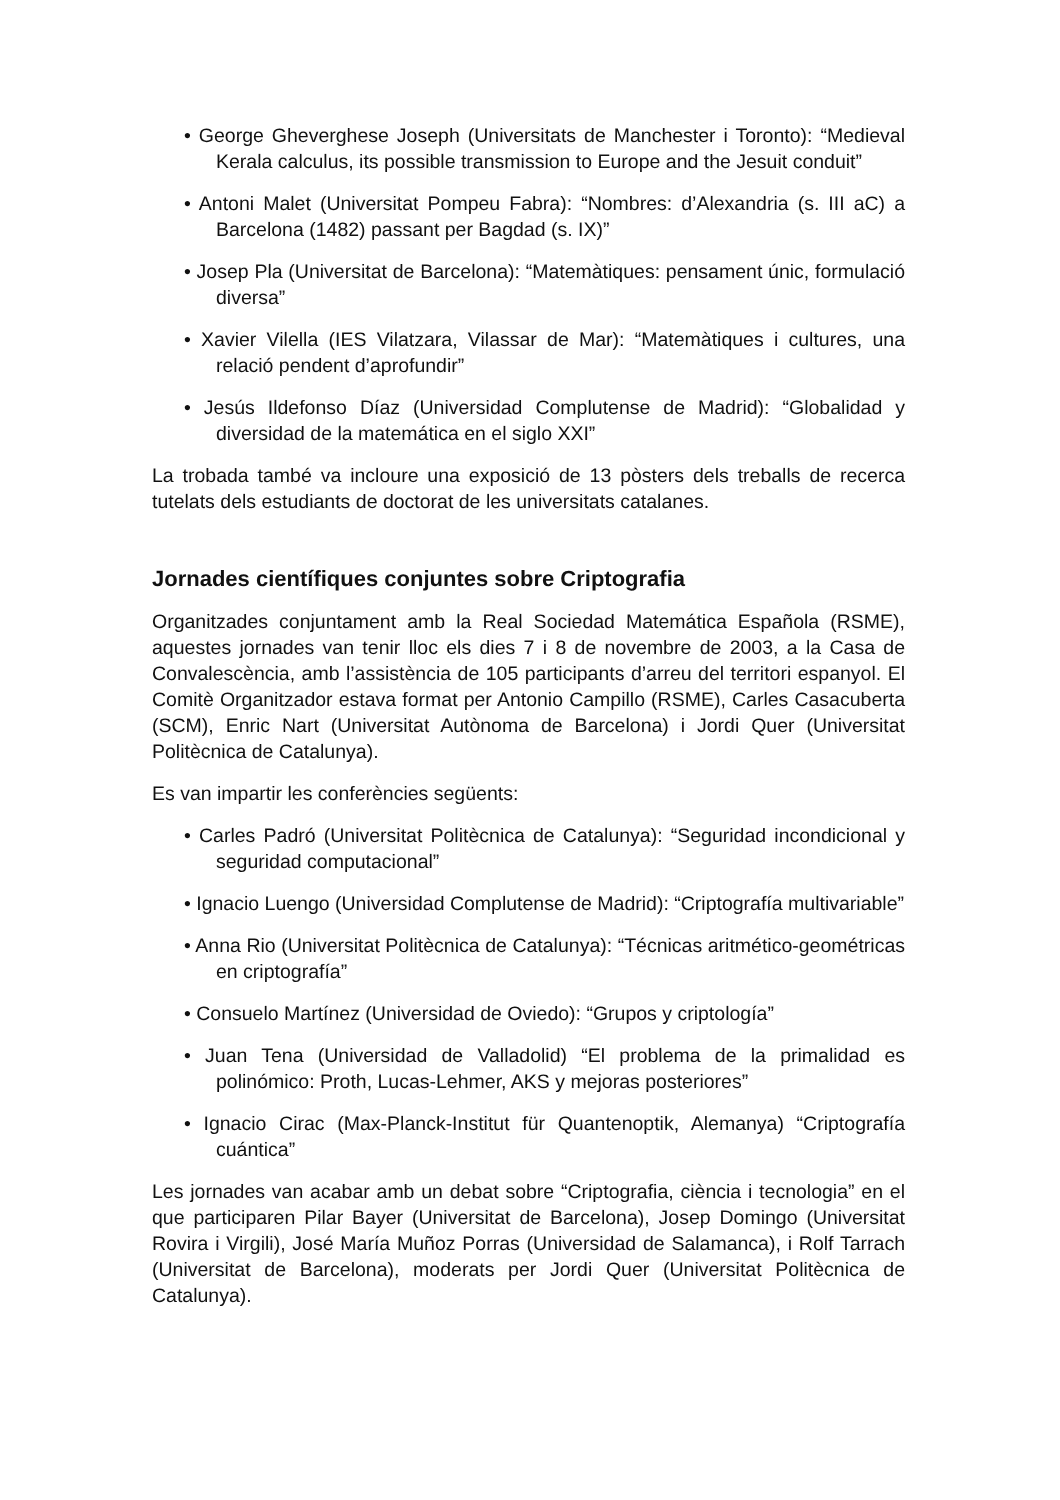• George Gheverghese Joseph (Universitats de Manchester i Toronto): “Medieval Kerala calculus, its possible transmission to Europe and the Jesuit conduit”
• Antoni Malet (Universitat Pompeu Fabra): “Nombres: d’Alexandria (s. III aC) a Barcelona (1482) passant per Bagdad (s. IX)”
• Josep Pla (Universitat de Barcelona): “Matemàtiques: pensament únic, formulació diversa”
• Xavier Vilella (IES Vilatzara, Vilassar de Mar): “Matemàtiques i cultures, una relació pendent d’aprofundir”
• Jesús Ildefonso Díaz (Universidad Complutense de Madrid): “Globalidad y diversidad de la matemática en el siglo XXI”
La trobada també va incloure una exposició de 13 pòsters dels treballs de recerca tutelats dels estudiants de doctorat de les universitats catalanes.
Jornades científiques conjuntes sobre Criptografia
Organitzades conjuntament amb la Real Sociedad Matemática Española (RSME), aquestes jornades van tenir lloc els dies 7 i 8 de novembre de 2003, a la Casa de Convalescència, amb l’assistència de 105 participants d’arreu del territori espanyol. El Comitè Organitzador estava format per Antonio Campillo (RSME), Carles Casacuberta (SCM), Enric Nart (Universitat Autònoma de Barcelona) i Jordi Quer (Universitat Politècnica de Catalunya).
Es van impartir les conferències següents:
• Carles Padró (Universitat Politècnica de Catalunya): “Seguridad incondicional y seguridad computacional”
• Ignacio Luengo (Universidad Complutense de Madrid): “Criptografía multivariable”
• Anna Rio (Universitat Politècnica de Catalunya): “Técnicas aritmético-geométricas en criptografía”
• Consuelo Martínez (Universidad de Oviedo): “Grupos y criptología”
• Juan Tena (Universidad de Valladolid) “El problema de la primalidad es polinómico: Proth, Lucas-Lehmer, AKS y mejoras posteriores”
• Ignacio Cirac (Max-Planck-Institut für Quantenoptik, Alemanya) “Criptografía cuántica”
Les jornades van acabar amb un debat sobre “Criptografia, ciència i tecnologia” en el que participaren Pilar Bayer (Universitat de Barcelona), Josep Domingo (Universitat Rovira i Virgili), José María Muñoz Porras (Universidad de Salamanca), i Rolf Tarrach (Universitat de Barcelona), moderats per Jordi Quer (Universitat Politècnica de Catalunya).